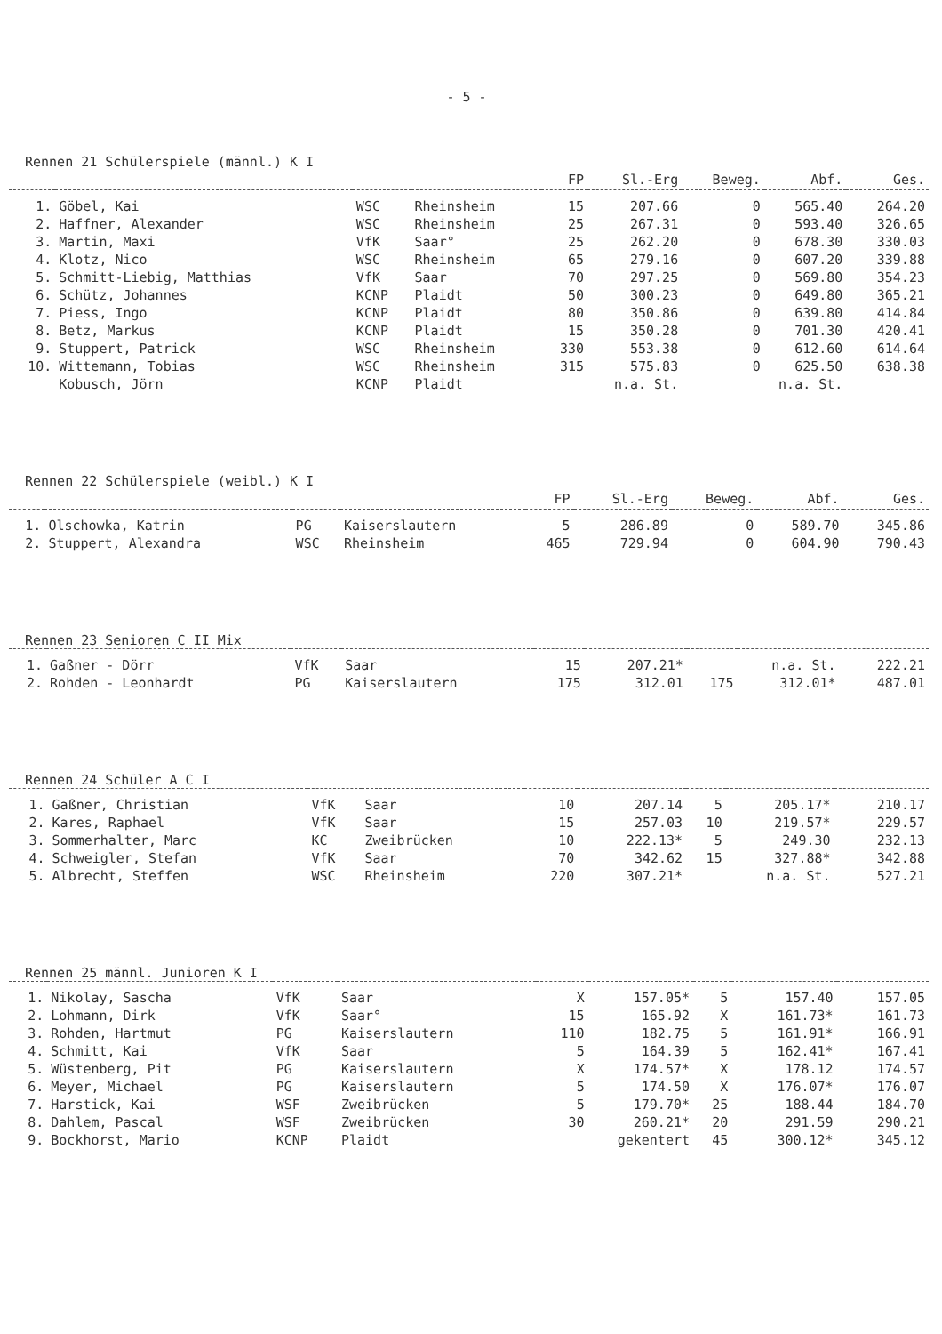- 5 -
Rennen 21 Schülerspiele (männl.) K I
| | | | | FP | Sl.-Erg | Beweg. | Abf. | Ges. |
| --- | --- | --- | --- | --- | --- | --- | --- | --- |
| 1. | Göbel, Kai | WSC | Rheinsheim | 15 | 207.66 | 0 | 565.40 | 264.20 |
| 2. | Haffner, Alexander | WSC | Rheinsheim | 25 | 267.31 | 0 | 593.40 | 326.65 |
| 3. | Martin, Maxi | VfK | Saar° | 25 | 262.20 | 0 | 678.30 | 330.03 |
| 4. | Klotz, Nico | WSC | Rheinsheim | 65 | 279.16 | 0 | 607.20 | 339.88 |
| 5. | Schmitt-Liebig, Matthias | VfK | Saar | 70 | 297.25 | 0 | 569.80 | 354.23 |
| 6. | Schütz, Johannes | KCNP | Plaidt | 50 | 300.23 | 0 | 649.80 | 365.21 |
| 7. | Piess, Ingo | KCNP | Plaidt | 80 | 350.86 | 0 | 639.80 | 414.84 |
| 8. | Betz, Markus | KCNP | Plaidt | 15 | 350.28 | 0 | 701.30 | 420.41 |
| 9. | Stuppert, Patrick | WSC | Rheinsheim | 330 | 553.38 | 0 | 612.60 | 614.64 |
| 10. | Wittemann, Tobias | WSC | Rheinsheim | 315 | 575.83 | 0 | 625.50 | 638.38 |
| | Kobusch, Jörn | KCNP | Plaidt | n.a. St. | | n.a. St. | | |
Rennen 22 Schülerspiele (weibl.) K I
| | | | | FP | Sl.-Erg | Beweg. | Abf. | Ges. |
| --- | --- | --- | --- | --- | --- | --- | --- | --- |
| 1. | Olschowka, Katrin | PG | Kaiserslautern | 5 | 286.89 | 0 | 589.70 | 345.86 |
| 2. | Stuppert, Alexandra | WSC | Rheinsheim | 465 | 729.94 | 0 | 604.90 | 790.43 |
Rennen 23 Senioren C II Mix
| 1. | Gaßner - Dörr | VfK | Saar | 15 | 207.21* | n.a. St. | | 222.21 |
| 2. | Rohden - Leonhardt | PG | Kaiserslautern | 175 | 312.01 | 175 | 312.01* | 487.01 |
Rennen 24 Schüler A C I
| 1. | Gaßner, Christian | VfK | Saar | 10 | 207.14 | 5 | 205.17* | 210.17 |
| 2. | Kares, Raphael | VfK | Saar | 15 | 257.03 | 10 | 219.57* | 229.57 |
| 3. | Sommerhalter, Marc | KC | Zweibrücken | 10 | 222.13* | 5 | 249.30 | 232.13 |
| 4. | Schweigler, Stefan | VfK | Saar | 70 | 342.62 | 15 | 327.88* | 342.88 |
| 5. | Albrecht, Steffen | WSC | Rheinsheim | 220 | 307.21* | n.a. St. | | 527.21 |
Rennen 25 männl. Junioren K I
| 1. | Nikolay, Sascha | VfK | Saar | X | 157.05* | 5 | 157.40 | 157.05 |
| 2. | Lohmann, Dirk | VfK | Saar° | 15 | 165.92 | X | 161.73* | 161.73 |
| 3. | Rohden, Hartmut | PG | Kaiserslautern | 110 | 182.75 | 5 | 161.91* | 166.91 |
| 4. | Schmitt, Kai | VfK | Saar | 5 | 164.39 | 5 | 162.41* | 167.41 |
| 5. | Wüstenberg, Pit | PG | Kaiserslautern | X | 174.57* | X | 178.12 | 174.57 |
| 6. | Meyer, Michael | PG | Kaiserslautern | 5 | 174.50 | X | 176.07* | 176.07 |
| 7. | Harstick, Kai | WSF | Zweibrücken | 5 | 179.70* | 25 | 188.44 | 184.70 |
| 8. | Dahlem, Pascal | WSF | Zweibrücken | 30 | 260.21* | 20 | 291.59 | 290.21 |
| 9. | Bockhorst, Mario | KCNP | Plaidt | gekentert | | 45 | 300.12* | 345.12 |